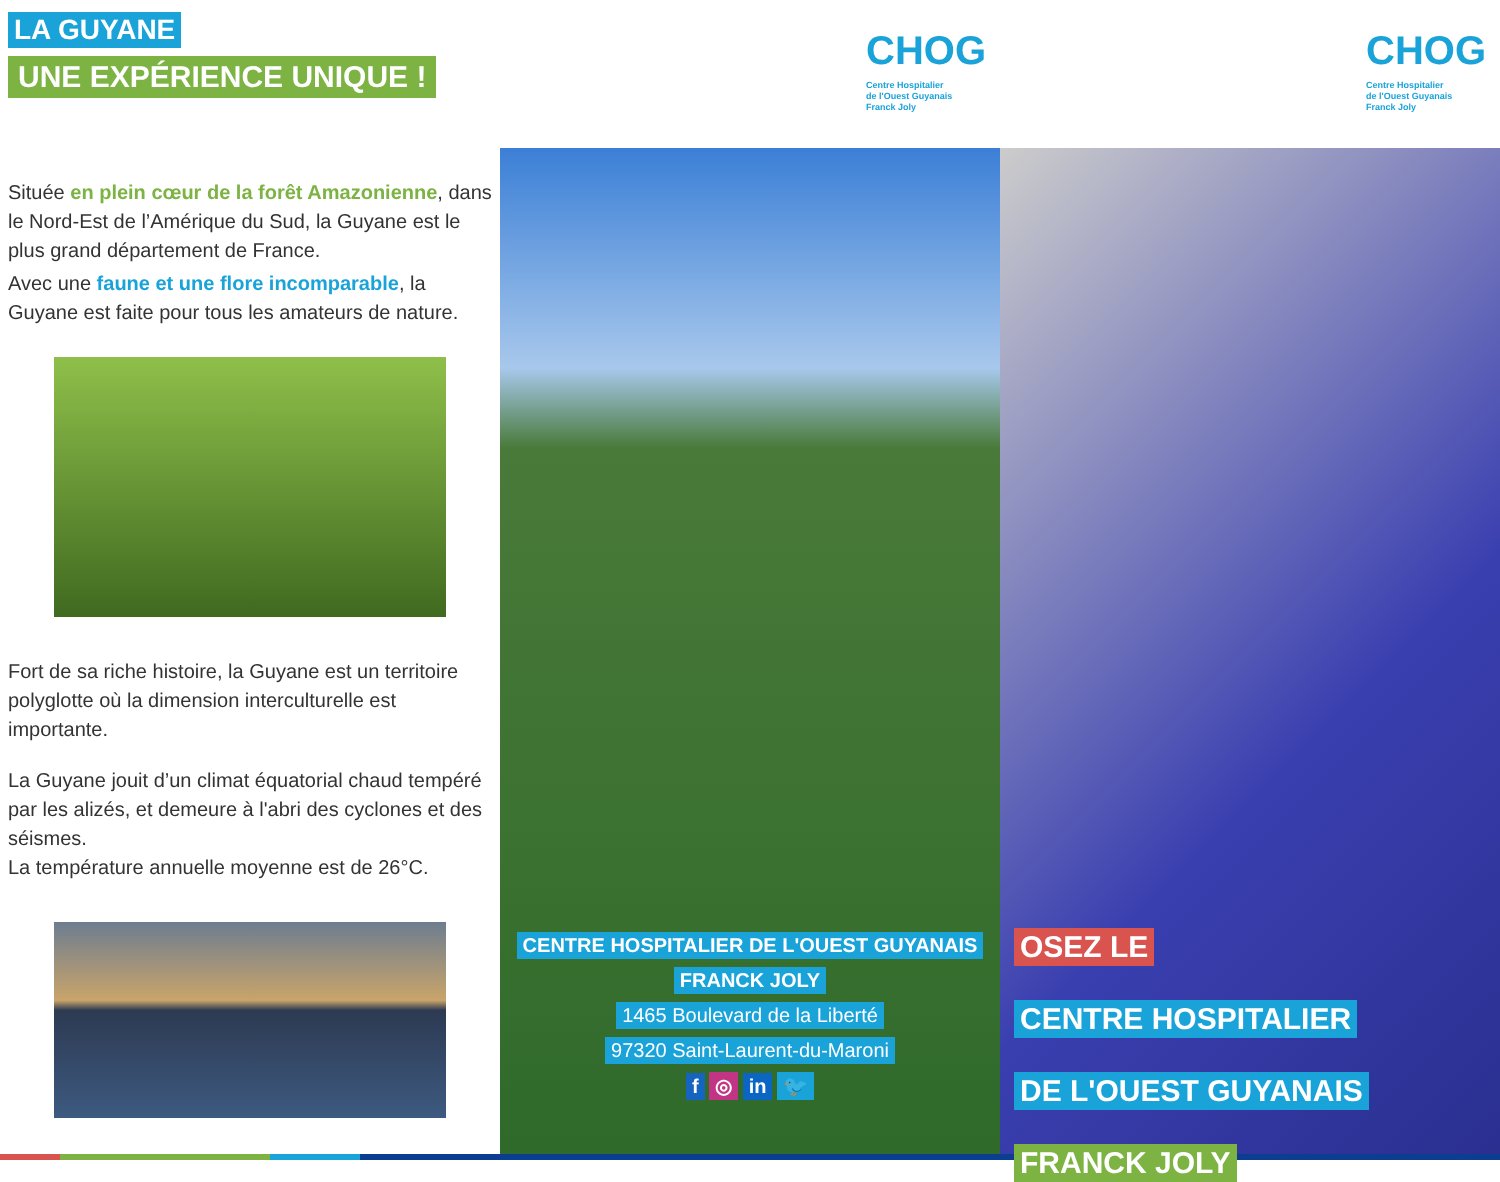LA GUYANE
UNE EXPÉRIENCE UNIQUE !
Située en plein cœur de la forêt Amazonienne, dans le Nord-Est de l’Amérique du Sud, la Guyane est le plus grand département de France.
Avec une faune et une flore incomparable, la Guyane est faite pour tous les amateurs de nature.
Fort de sa riche histoire, la Guyane est un territoire polyglotte où la dimension interculturelle est importante.
La Guyane jouit d’un climat équatorial chaud tempéré par les alizés, et demeure à l'abri des cyclones et des séismes.
La température annuelle moyenne est de 26°C.
CHOG
Centre Hospitalier
de l'Ouest Guyanais
Franck Joly
CENTRE HOSPITALIER DE L'OUEST GUYANAIS
FRANCK JOLY
1465 Boulevard de la Liberté
97320 Saint-Laurent-du-Maroni
f ◎ in 🐦
CHOG
Centre Hospitalier
de l'Ouest Guyanais
Franck Joly
OSEZ LE
CENTRE HOSPITALIER
DE L'OUEST GUYANAIS
FRANCK JOLY